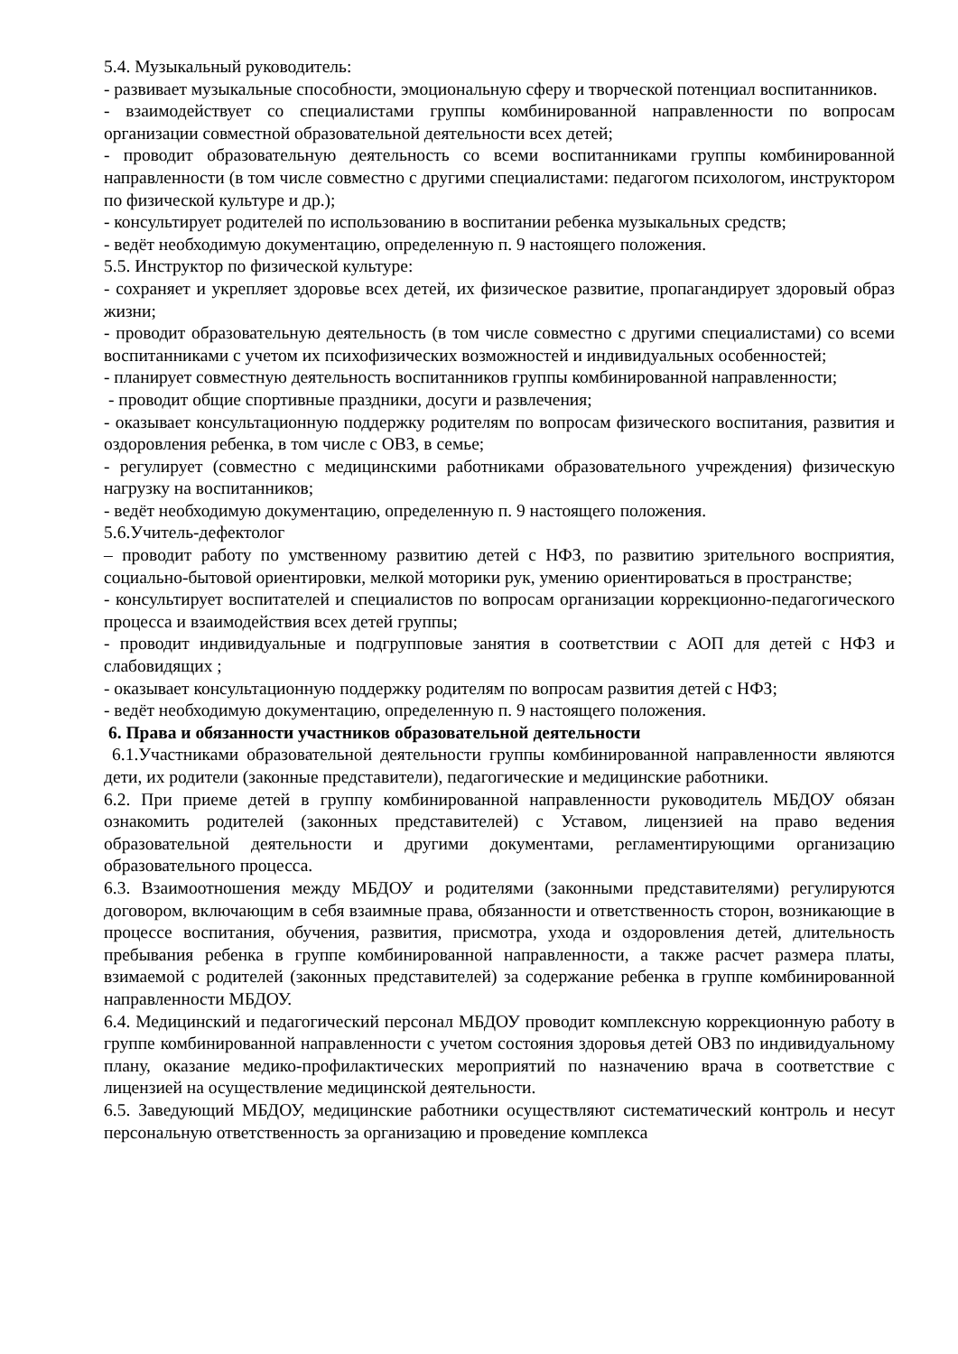5.4. Музыкальный руководитель:
- развивает музыкальные способности, эмоциональную сферу и творческой потенциал воспитанников.
- взаимодействует со специалистами группы комбинированной направленности по вопросам организации совместной образовательной деятельности всех детей;
- проводит образовательную деятельность со всеми воспитанниками группы комбинированной направленности (в том числе совместно с другими специалистами: педагогом психологом, инструктором по физической культуре и др.);
- консультирует родителей по использованию в воспитании ребенка музыкальных средств;
- ведёт необходимую документацию, определенную п. 9 настоящего положения.
5.5. Инструктор по физической культуре:
- сохраняет и укрепляет здоровье всех детей, их физическое развитие, пропагандирует здоровый образ жизни;
- проводит образовательную деятельность (в том числе совместно с другими специалистами) со всеми воспитанниками с учетом их психофизических возможностей и индивидуальных особенностей;
- планирует совместную деятельность воспитанников группы комбинированной направленности;
- проводит общие спортивные праздники, досуги и развлечения;
- оказывает консультационную поддержку родителям по вопросам физического воспитания, развития и оздоровления ребенка, в том числе с ОВЗ, в семье;
- регулирует (совместно с медицинскими работниками образовательного учреждения) физическую нагрузку на воспитанников;
- ведёт необходимую документацию, определенную п. 9 настоящего положения.
5.6.Учитель-дефектолог
– проводит работу по умственному развитию детей с НФЗ, по развитию зрительного восприятия, социально-бытовой ориентировки, мелкой моторики рук, умению ориентироваться в пространстве;
- консультирует воспитателей и специалистов по вопросам организации коррекционно-педагогического процесса и взаимодействия всех детей группы;
- проводит индивидуальные и подгрупповые занятия в соответствии с АОП для детей с НФЗ и слабовидящих ;
- оказывает консультационную поддержку родителям по вопросам развития детей с НФЗ;
- ведёт необходимую документацию, определенную п. 9 настоящего положения.
6. Права и обязанности участников образовательной деятельности
6.1.Участниками образовательной деятельности группы комбинированной направленности являются дети, их родители (законные представители), педагогические и медицинские работники.
6.2. При приеме детей в группу комбинированной направленности руководитель МБДОУ обязан ознакомить родителей (законных представителей) с Уставом, лицензией на право ведения образовательной деятельности и другими документами, регламентирующими организацию образовательного процесса.
6.3. Взаимоотношения между МБДОУ и родителями (законными представителями) регулируются договором, включающим в себя взаимные права, обязанности и ответственность сторон, возникающие в процессе воспитания, обучения, развития, присмотра, ухода и оздоровления детей, длительность пребывания ребенка в группе комбинированной направленности, а также расчет размера платы, взимаемой с родителей (законных представителей) за содержание ребенка в группе комбинированной направленности МБДОУ.
6.4. Медицинский и педагогический персонал МБДОУ проводит комплексную коррекционную работу в группе комбинированной направленности с учетом состояния здоровья детей ОВЗ по индивидуальному плану, оказание медико-профилактических мероприятий по назначению врача в соответствие с лицензией на осуществление медицинской деятельности.
6.5. Заведующий МБДОУ, медицинские работники осуществляют систематический контроль и несут персональную ответственность за организацию и проведение комплекса